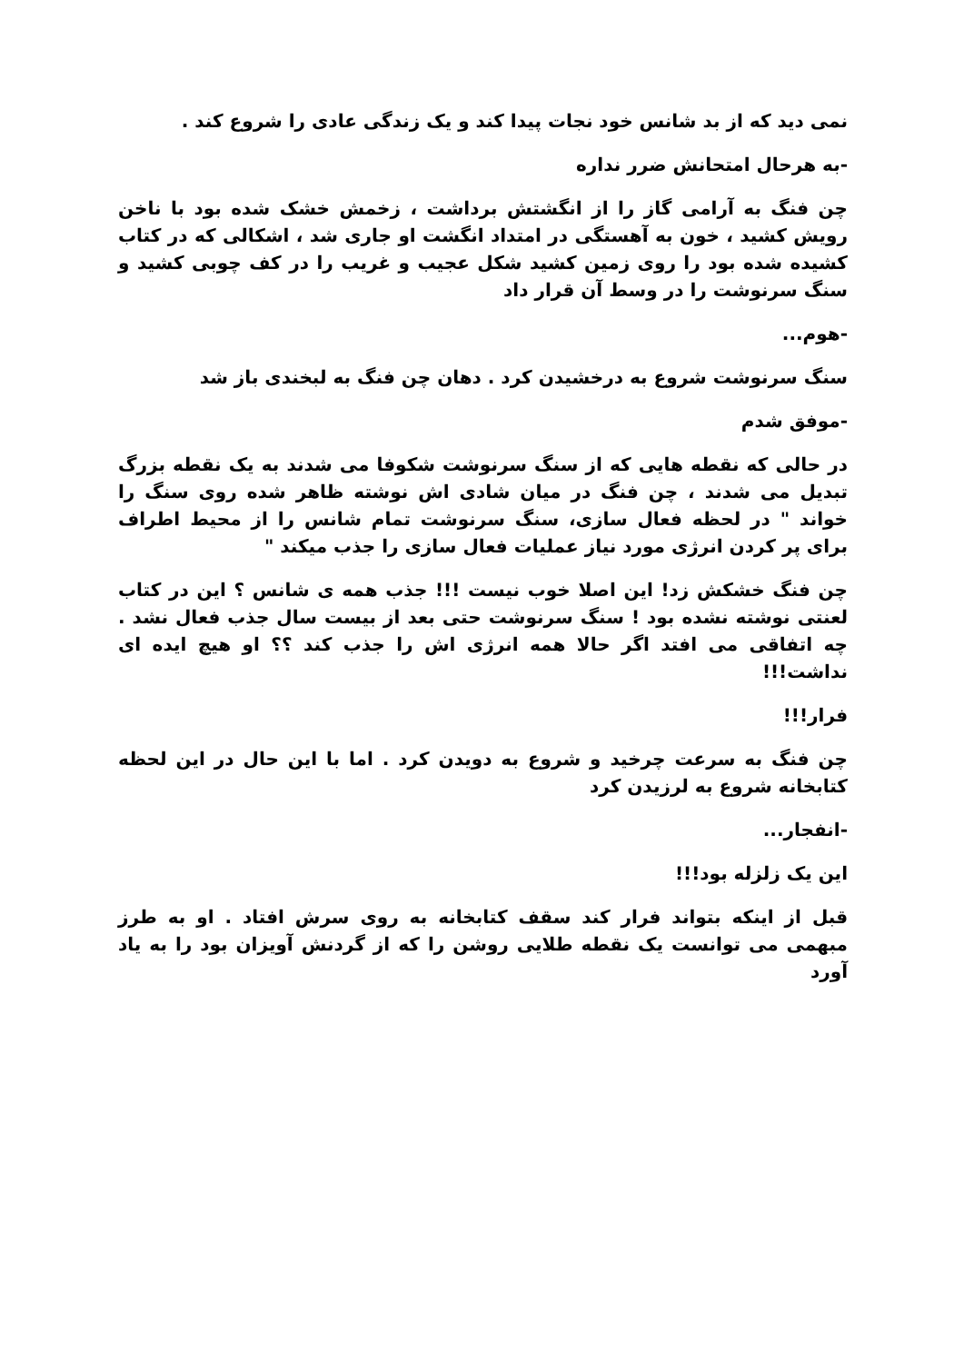نمی دید که از بد شانس خود نجات پیدا کند و یک زندگی عادی را شروع کند .
-به هرحال امتحانش ضرر نداره
چن فنگ به آرامی گاز را از انگشتش برداشت ، زخمش خشک شده بود با ناخن رویش کشید ، خون به آهستگی در امتداد انگشت او جاری شد ، اشکالی که در کتاب کشیده شده بود را روی زمین کشید شکل عجیب و غریب را در کف چوبی کشید و سنگ سرنوشت را در وسط آن قرار داد
-هوم...
سنگ سرنوشت شروع به درخشیدن کرد . دهان چن فنگ به لبخندی باز شد
-موفق شدم
در حالی که نقطه هایی که از سنگ سرنوشت شکوفا می شدند به یک نقطه بزرگ تبدیل می شدند ، چن فنگ در میان شادی اش نوشته ظاهر شده روی سنگ را خواند " در لحظه فعال سازی، سنگ سرنوشت تمام شانس را از محیط اطراف برای پر کردن انرژی مورد نیاز عملیات فعال سازی را جذب میکند "
چن فنگ خشکش زد! این اصلا خوب نیست !!! جذب همه ی شانس ؟ این در کتاب لعنتی نوشته نشده بود ! سنگ سرنوشت حتی بعد از بیست سال جذب فعال نشد . چه اتفاقی می افتد اگر حالا همه انرژی اش را جذب کند ؟؟ او هیچ ایده ای نداشت!!!
فرار!!!
چن فنگ به سرعت چرخید و شروع به دویدن کرد . اما با این حال در این لحظه کتابخانه شروع به لرزیدن کرد
-انفجار...
این یک زلزله بود!!!
قبل از اینکه بتواند فرار کند سقف کتابخانه به روی سرش افتاد . او به طرز مبهمی می توانست یک نقطه طلایی روشن را که از گردنش آویزان بود را به یاد آورد